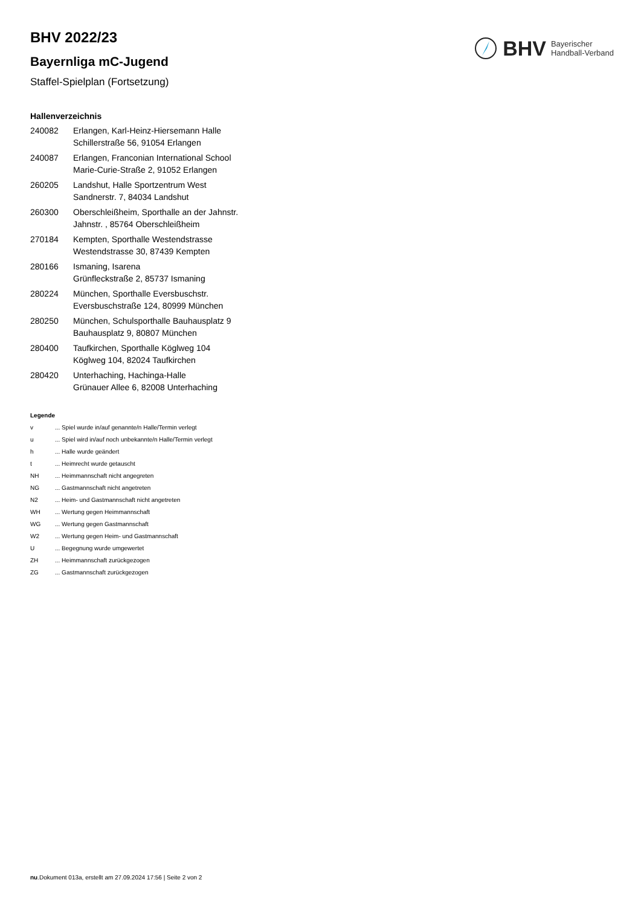BHV Bayerischer
Handball-Verband
BHV 2022/23
Bayernliga mC-Jugend
Staffel-Spielplan (Fortsetzung)
Hallenverzeichnis
| 240082 | Erlangen, Karl-Heinz-Hiersemann Halle Schillerstraße 56, 91054 Erlangen |
| 240087 | Erlangen, Franconian International School Marie-Curie-Straße 2, 91052 Erlangen |
| 260205 | Landshut, Halle Sportzentrum West Sandnerstr. 7, 84034 Landshut |
| 260300 | Oberschleißheim, Sporthalle an der Jahnstr. Jahnstr. , 85764 Oberschleißheim |
| 270184 | Kempten, Sporthalle Westendstrasse Westendstrasse 30, 87439 Kempten |
| 280166 | Ismaning, Isarena Grünfleckstraße 2, 85737 Ismaning |
| 280224 | München, Sporthalle Eversbuschstr. Eversbuschstraße 124, 80999 München |
| 280250 | München, Schulsporthalle Bauhausplatz 9 Bauhausplatz 9, 80807 München |
| 280400 | Taufkirchen, Sporthalle Köglweg 104 Köglweg 104, 82024 Taufkirchen |
| 280420 | Unterhaching, Hachinga-Halle Grünauer Allee 6, 82008 Unterhaching |
Legende
| v | ... Spiel wurde in/auf genannte/n Halle/Termin verlegt |
| u | ... Spiel wird in/auf noch unbekannte/n Halle/Termin verlegt |
| h | ... Halle wurde geändert |
| t | ... Heimrecht wurde getauscht |
| NH | ... Heimmannschaft nicht angegreten |
| NG | ... Gastmannschaft nicht angetreten |
| N2 | ... Heim- und Gastmannschaft nicht angetreten |
| WH | ... Wertung gegen Heimmannschaft |
| WG | ... Wertung gegen Gastmannschaft |
| W2 | ... Wertung gegen Heim- und Gastmannschaft |
| U | ... Begegnung wurde umgewertet |
| ZH | ... Heimmannschaft zurückgezogen |
| ZG | ... Gastmannschaft zurückgezogen |
nu.Dokument 013a, erstellt am 27.09.2024 17:56 | Seite 2 von 2